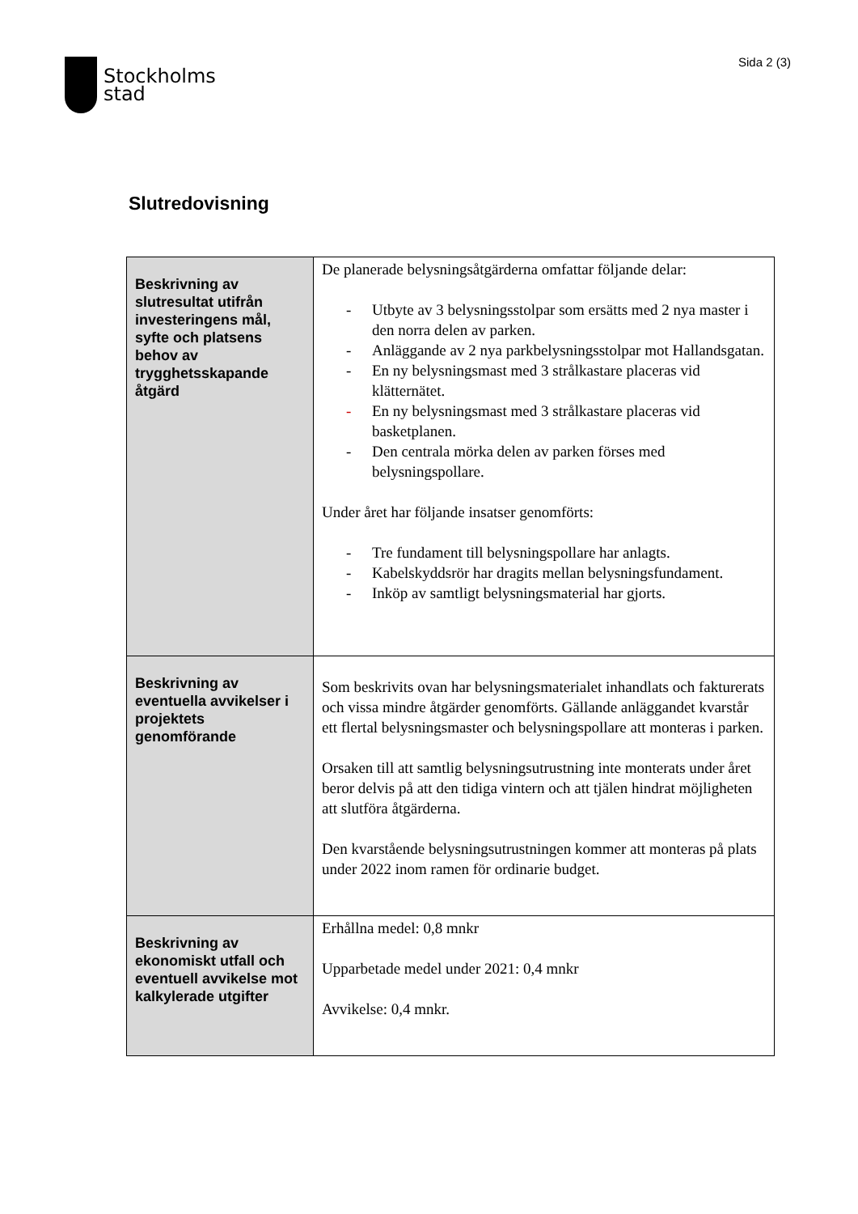Stockholms
stad
Sida 2 (3)
Slutredovisning
| Beskrivning av slutresultat utifrån investeringens mål, syfte och platsens behov av trygghetsskapande åtgärd | De planerade belysningsåtgärderna omfattar följande delar: - Utbyte av 3 belysningsstolpar som ersätts med 2 nya master i den norra delen av parken. - Anläggande av 2 nya parkbelysningsstolpar mot Hallandsgatan. - En ny belysningsmast med 3 strålkastare placeras vid klätternätet. - En ny belysningsmast med 3 strålkastare placeras vid basketplanen. - Den centrala mörka delen av parken förses med belysningspollare. Under året har följande insatser genomförts: - Tre fundament till belysningspollare har anlagts. - Kabelskyddsrör har dragits mellan belysningsfundament. - Inköp av samtligt belysningsmaterial har gjorts. |
| Beskrivning av eventuella avvikelser i projektets genomförande | Som beskrivits ovan har belysningsmaterialet inhandlats och fakturerats och vissa mindre åtgärder genomförts. Gällande anläggandet kvarstår ett flertal belysningsmaster och belysningspollare att monteras i parken. Orsaken till att samtlig belysningsutrustning inte monterats under året beror delvis på att den tidiga vintern och att tjälen hindrat möjligheten att slutföra åtgärderna. Den kvarstående belysningsutrustningen kommer att monteras på plats under 2022 inom ramen för ordinarie budget. |
| Beskrivning av ekonomiskt utfall och eventuell avvikelse mot kalkylerade utgifter | Erhållna medel: 0,8 mnkr Upparbetade medel under 2021: 0,4 mnkr Avvikelse: 0,4 mnkr. |